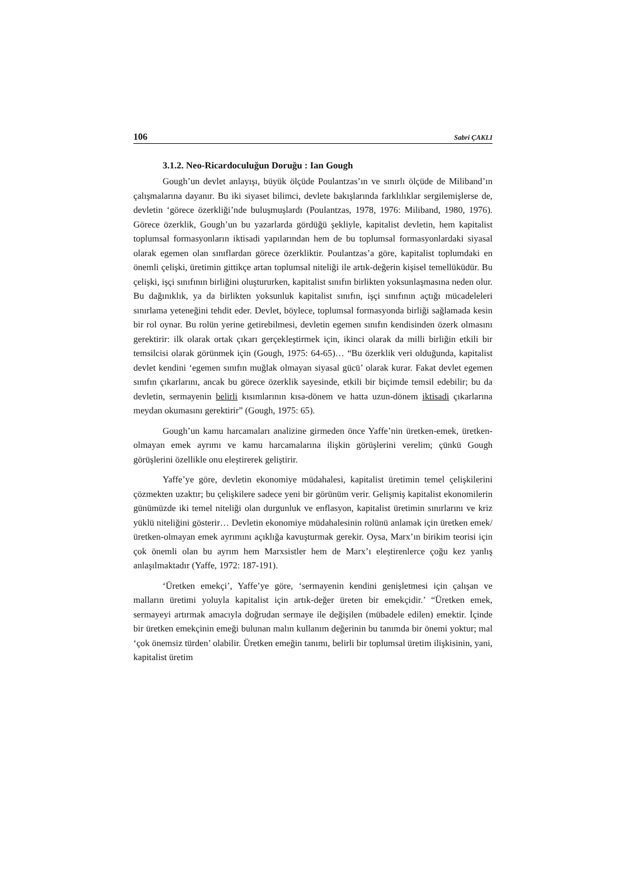106 Sabri ÇAKLI
3.1.2. Neo-Ricardoculuğun Doruğu : Ian Gough
Gough’un devlet anlayışı, büyük ölçüde Poulantzas’ın ve sınırlı ölçüde de Miliband’ın çalışmalarına dayanır. Bu iki siyaset bilimci, devlete bakışlarında farklılıklar sergilemişlerse de, devletin ‘görece özerkliği’nde buluşmuşlardı (Poulantzas, 1978, 1976: Miliband, 1980, 1976). Görece özerklik, Gough’un bu yazarlarda gördüğü şekliyle, kapitalist devletin, hem kapitalist toplumsal formasyonların iktisadi yapılarından hem de bu toplumsal formasyonlardaki siyasal olarak egemen olan sınıflardan görece özerkliktir. Poulantzas’a göre, kapitalist toplumdaki en önemli çelişki, üretimin gittikçe artan toplumsal niteliği ile artık-değerin kişisel temellükü­dür. Bu çelişki, işçi sınıfının birliğini oluştururken, kapitalist sınıfın birlikten yoksunlaşmasına neden olur. Bu dağınıklık, ya da birlikten yoksunluk kapitalist sınıfın, işçi sınıfının açtığı mücadeleleri sınırlama yeteneğini tehdit eder. Devlet, böylece, toplumsal formasyonda birliği sağlamada kesin bir rol oynar. Bu rolün yerine getirebilmesi, devletin egemen sınıfın kendisinden özerk olmasını gerektirir: ilk olarak ortak çıkarı gerçekleştirmek için, ikinci olarak da milli birliğin etkili bir temsilcisi olarak görünmek için (Gough, 1975: 64-65)… “Bu özerklik veri olduğunda, kapitalist devlet kendini ‘egemen sınıfın muğlak olmayan siyasal gücü’ olarak kurar. Fakat devlet egemen sınıfın çıkarlarını, ancak bu görece özerklik sayesinde, etkili bir biçimde temsil edebilir; bu da devletin, sermayenin belirli kısımlarının kısa-dönem ve hatta uzun-dönem iktisadi çıkarlarına meydan okumasını gerektirir” (Gough, 1975: 65).
Gough’un kamu harcamaları analizine girmeden önce Yaffe’nin üretken-emek, üretken-olmayan emek ayrımı ve kamu harcamalarına ilişkin görüşlerini verelim; çünkü Gough görüşlerini özellikle onu eleştirerek geliştirir.
Yaffe’ye göre, devletin ekonomiye müdahalesi, kapitalist üretimin temel çelişkilerini çözmekten uzaktır; bu çelişkilere sadece yeni bir görünüm verir. Gelişmiş kapitalist ekonomilerin günümüzde iki temel niteliği olan durgunluk ve enflasyon, kapitalist üretimin sınırlarını ve kriz yüklü niteliğini gösterir… Devletin ekonomiye müdahalesinin rolünü anlamak için üretken emek/üretken-olmayan emek ayrımını açıklığa kavuşturmak gerekir. Oysa, Marx’ın birikim teorisi için çok önemli olan bu ayrım hem Marxsistler hem de Marx’ı eleştirenlerce çoğu kez yanlış anlaşılmaktadır (Yaffe, 1972: 187-191).
‘Üretken emekçi’, Yaffe’ye göre, ‘sermayenin kendini genişletmesi için çalışan ve malların üretimi yoluyla kapitalist için artık-değer üreten bir emekçidir.’ “Üretken emek, sermayeyi artırmak amacıyla doğrudan sermaye ile değişilen (mübadele edilen) emektir. İçinde bir üretken emekçinin emeği bulunan malın kullanım değerinin bu tanımda bir önemi yoktur; mal ‘çok önemsiz türden’ olabilir. Üretken emeğin tanımı, belirli bir toplumsal üretim ilişkisinin, yani, kapitalist üretim